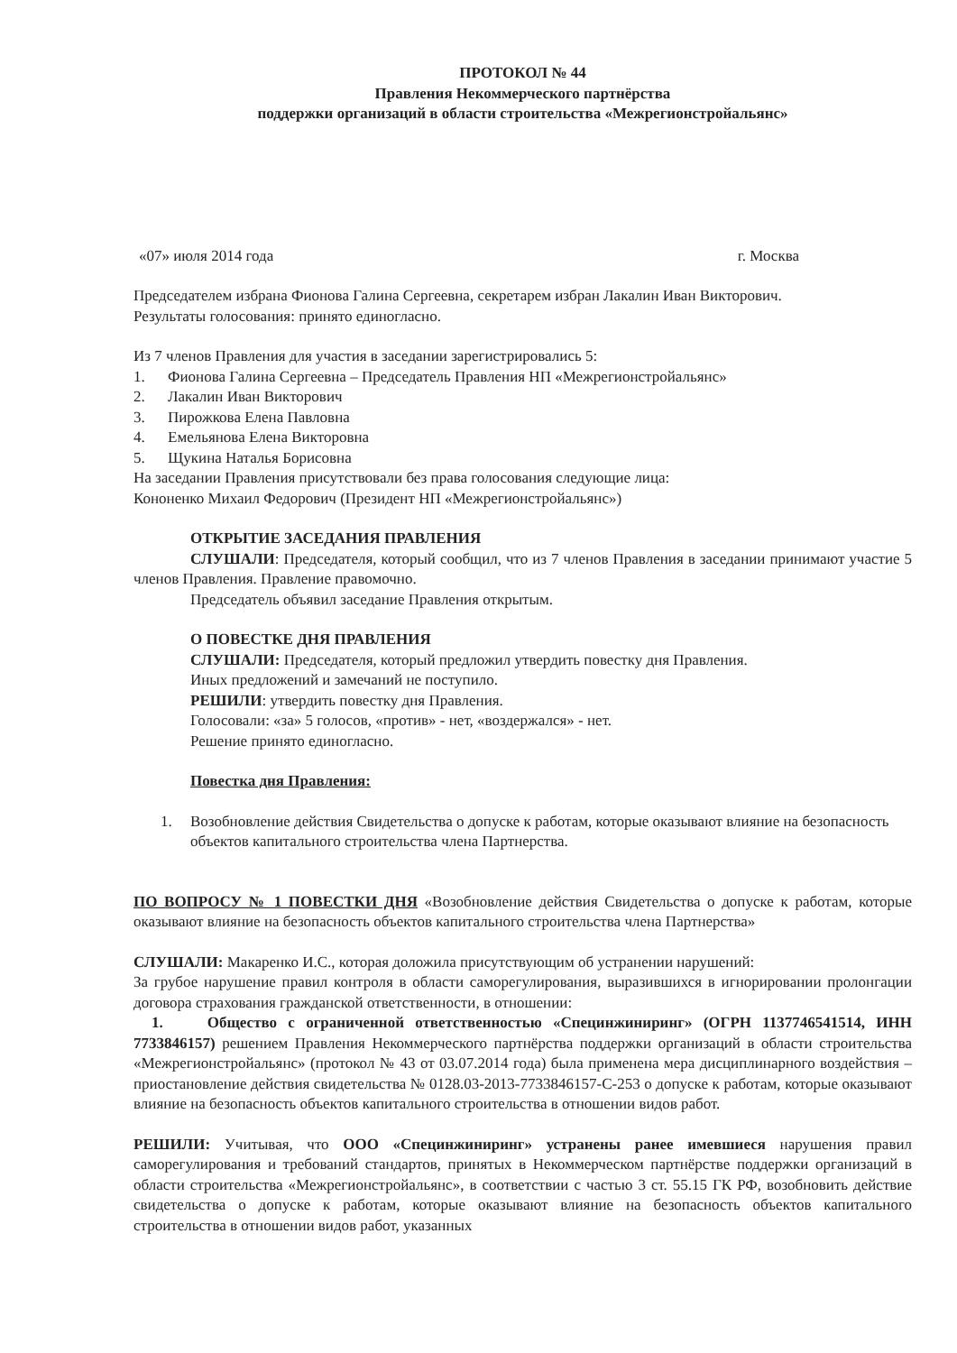ПРОТОКОЛ № 44
Правления Некоммерческого партнёрства
поддержки организаций в области строительства «Межрегионстройальянс»
«07» июля 2014 года г. Москва
Председателем избрана Фионова Галина Сергеевна, секретарем избран Лакалин Иван Викторович.
Результаты голосования: принято единогласно.
Из 7 членов Правления для участия в заседании зарегистрировались 5:
1. Фионова Галина Сергеевна – Председатель Правления НП «Межрегионстройальянс»
2. Лакалин Иван Викторович
3. Пирожкова Елена Павловна
4. Емельянова Елена Викторовна
5. Щукина Наталья Борисовна
На заседании Правления присутствовали без права голосования следующие лица:
Кононенко Михаил Федорович (Президент НП «Межрегионстройальянс»)
ОТКРЫТИЕ ЗАСЕДАНИЯ ПРАВЛЕНИЯ
СЛУШАЛИ: Председателя, который сообщил, что из 7 членов Правления в заседании принимают участие 5 членов Правления. Правление правомочно.
Председатель объявил заседание Правления открытым.
О ПОВЕСТКЕ ДНЯ ПРАВЛЕНИЯ
СЛУШАЛИ: Председателя, который предложил утвердить повестку дня Правления.
Иных предложений и замечаний не поступило.
РЕШИЛИ: утвердить повестку дня Правления.
Голосовали: «за» 5 голосов, «против» - нет, «воздержался» - нет.
Решение принято единогласно.
Повестка дня Правления:
1. Возобновление действия Свидетельства о допуске к работам, которые оказывают влияние на безопасность объектов капитального строительства члена Партнерства.
ПО ВОПРОСУ № 1 ПОВЕСТКИ ДНЯ «Возобновление действия Свидетельства о допуске к работам, которые оказывают влияние на безопасность объектов капитального строительства члена Партнерства»
СЛУШАЛИ: Макаренко И.С., которая доложила присутствующим об устранении нарушений:
За грубое нарушение правил контроля в области саморегулирования, выразившихся в игнорировании пролонгации договора страхования гражданской ответственности, в отношении:
1. Общество с ограниченной ответственностью «Специнжиниринг» (ОГРН 1137746541514, ИНН 7733846157) решением Правления Некоммерческого партнёрства поддержки организаций в области строительства «Межрегионстройальянс» (протокол № 43 от 03.07.2014 года) была применена мера дисциплинарного воздействия – приостановление действия свидетельства № 0128.03-2013-7733846157-С-253 о допуске к работам, которые оказывают влияние на безопасность объектов капитального строительства в отношении видов работ.
РЕШИЛИ: Учитывая, что ООО «Специнжиниринг» устранены ранее имевшиеся нарушения правил саморегулирования и требований стандартов, принятых в Некоммерческом партнёрстве поддержки организаций в области строительства «Межрегионстройальянс», в соответствии с частью 3 ст. 55.15 ГК РФ, возобновить действие свидетельства о допуске к работам, которые оказывают влияние на безопасность объектов капитального строительства в отношении видов работ, указанных